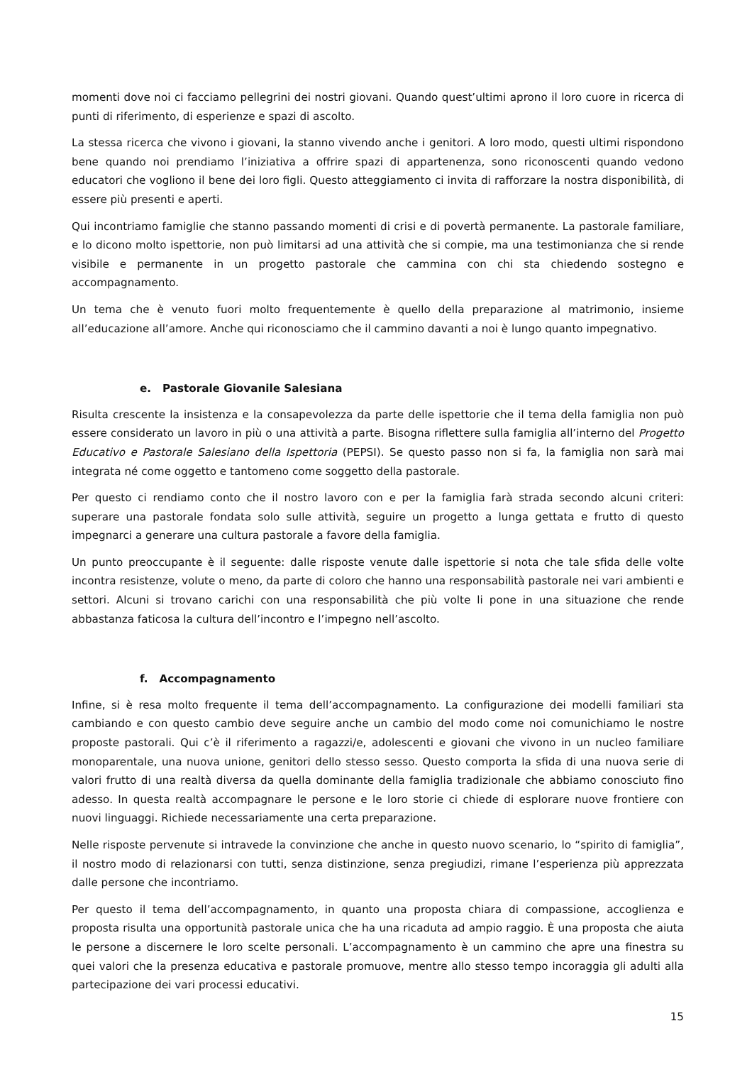momenti dove noi ci facciamo pellegrini dei nostri giovani. Quando quest’ultimi aprono il loro cuore in ricerca di punti di riferimento, di esperienze e spazi di ascolto.
La stessa ricerca che vivono i giovani, la stanno vivendo anche i genitori. A loro modo, questi ultimi rispondono bene quando noi prendiamo l’iniziativa a offrire spazi di appartenenza, sono riconoscenti quando vedono educatori che vogliono il bene dei loro figli. Questo atteggiamento ci invita di rafforzare la nostra disponibilità, di essere più presenti e aperti.
Qui incontriamo famiglie che stanno passando momenti di crisi e di povertà permanente. La pastorale familiare, e lo dicono molto ispettorie, non può limitarsi ad una attività che si compie, ma una testimonianza che si rende visibile e permanente in un progetto pastorale che cammina con chi sta chiedendo sostegno e accompagnamento.
Un tema che è venuto fuori molto frequentemente è quello della preparazione al matrimonio, insieme all’educazione all’amore. Anche qui riconosciamo che il cammino davanti a noi è lungo quanto impegnativo.
e. Pastorale Giovanile Salesiana
Risulta crescente la insistenza e la consapevolezza da parte delle ispettorie che il tema della famiglia non può essere considerato un lavoro in più o una attività a parte. Bisogna riflettere sulla famiglia all’interno del Progetto Educativo e Pastorale Salesiano della Ispettoria (PEPSI). Se questo passo non si fa, la famiglia non sarà mai integrata né come oggetto e tantomeno come soggetto della pastorale.
Per questo ci rendiamo conto che il nostro lavoro con e per la famiglia farà strada secondo alcuni criteri: superare una pastorale fondata solo sulle attività, seguire un progetto a lunga gettata e frutto di questo impegnarci a generare una cultura pastorale a favore della famiglia.
Un punto preoccupante è il seguente: dalle risposte venute dalle ispettorie si nota che tale sfida delle volte incontra resistenze, volute o meno, da parte di coloro che hanno una responsabilità pastorale nei vari ambienti e settori. Alcuni si trovano carichi con una responsabilità che più volte li pone in una situazione che rende abbastanza faticosa la cultura dell’incontro e l’impegno nell’ascolto.
f. Accompagnamento
Infine, si è resa molto frequente il tema dell’accompagnamento. La configurazione dei modelli familiari sta cambiando e con questo cambio deve seguire anche un cambio del modo come noi comunichiamo le nostre proposte pastorali. Qui c’è il riferimento a ragazzi/e, adolescenti e giovani che vivono in un nucleo familiare monoparentale, una nuova unione, genitori dello stesso sesso. Questo comporta la sfida di una nuova serie di valori frutto di una realtà diversa da quella dominante della famiglia tradizionale che abbiamo conosciuto fino adesso. In questa realtà accompagnare le persone e le loro storie ci chiede di esplorare nuove frontiere con nuovi linguaggi. Richiede necessariamente una certa preparazione.
Nelle risposte pervenute si intravede la convinzione che anche in questo nuovo scenario, lo “spirito di famiglia”, il nostro modo di relazionarsi con tutti, senza distinzione, senza pregiudizi, rimane l’esperienza più apprezzata dalle persone che incontriamo.
Per questo il tema dell’accompagnamento, in quanto una proposta chiara di compassione, accoglienza e proposta risulta una opportunità pastorale unica che ha una ricaduta ad ampio raggio. È una proposta che aiuta le persone a discernere le loro scelte personali. L’accompagnamento è un cammino che apre una finestra su quei valori che la presenza educativa e pastorale promuove, mentre allo stesso tempo incoraggia gli adulti alla partecipazione dei vari processi educativi.
15